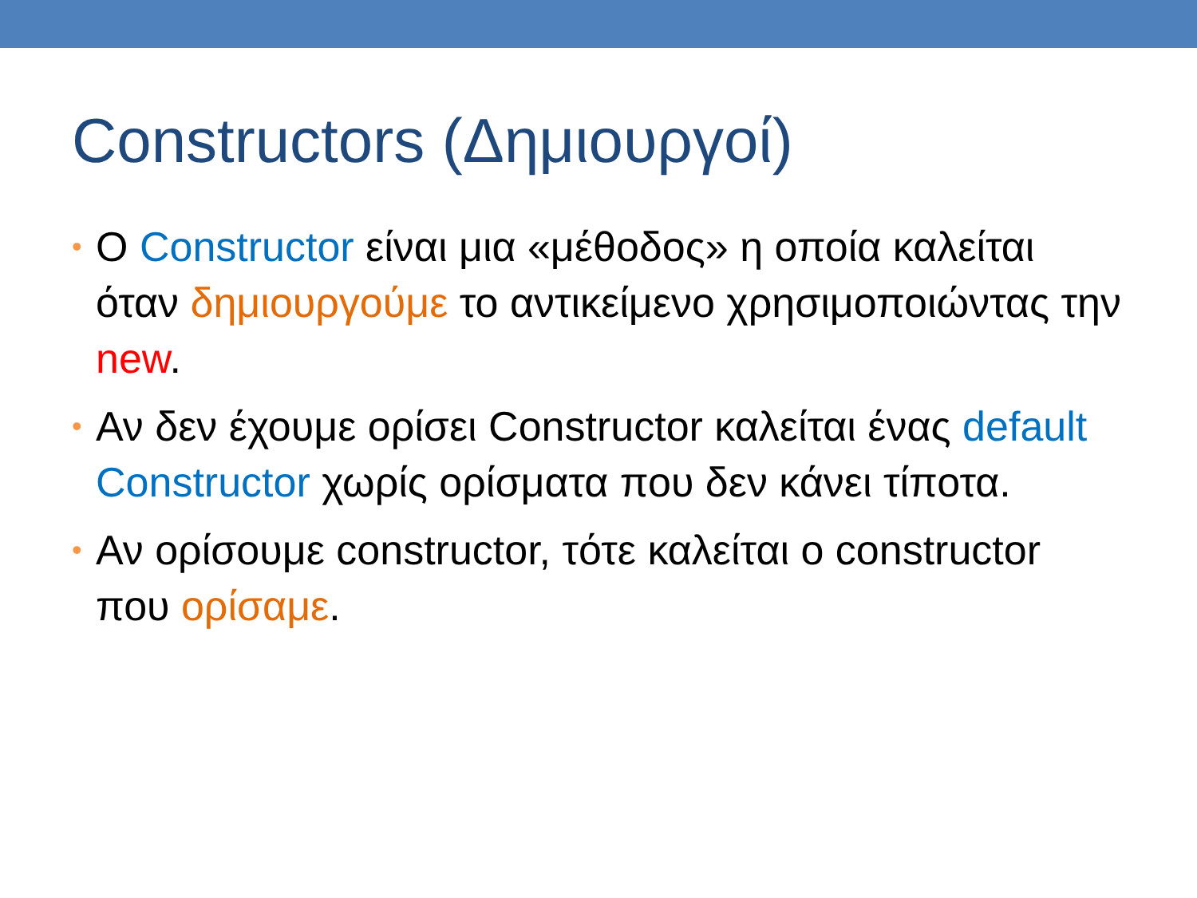Constructors (Δημιουργοί)
• Ο Constructor είναι μια «μέθοδος» η οποία καλείται όταν δημιουργούμε το αντικείμενο χρησιμοποιώντας την new.
• Αν δεν έχουμε ορίσει Constructor καλείται ένας default Constructor χωρίς ορίσματα που δεν κάνει τίποτα.
• Αν ορίσουμε constructor, τότε καλείται ο constructor που ορίσαμε.